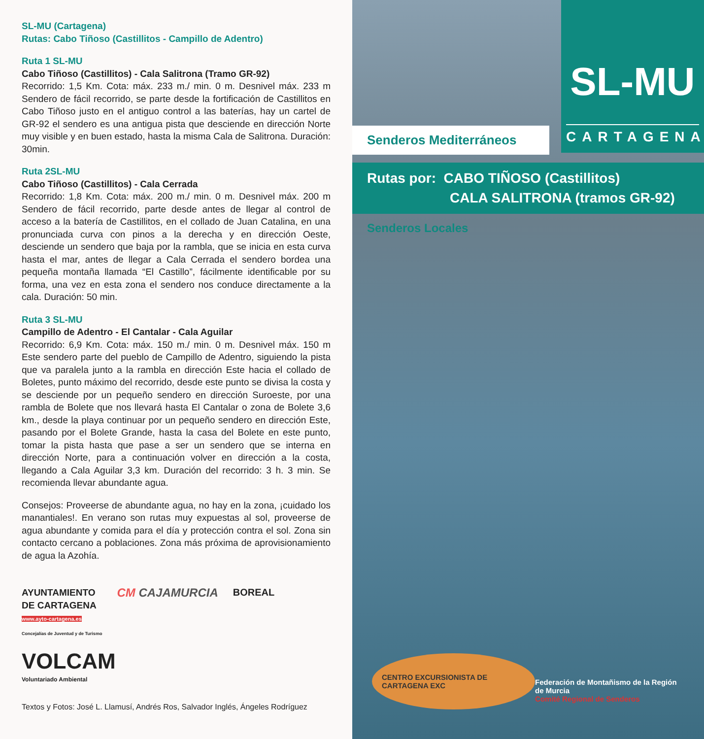SL-MU (Cartagena)
Rutas: Cabo Tiñoso (Castillitos - Campillo de Adentro)
Ruta 1 SL-MU
Cabo Tiñoso (Castillitos) - Cala Salitrona (Tramo GR-92)
Recorrido: 1,5 Km. Cota: máx. 233 m./ min. 0 m. Desnivel máx. 233 m Sendero de fácil recorrido, se parte desde la fortificación de Castillitos en Cabo Tiñoso justo en el antiguo control a las baterías, hay un cartel de GR-92 el sendero es una antigua pista que desciende en dirección Norte muy visible y en buen estado, hasta la misma Cala de Salitrona. Duración: 30min.
Ruta 2SL-MU
Cabo Tiñoso (Castillitos) - Cala Cerrada
Recorrido: 1,8 Km. Cota: máx. 200 m./ min. 0 m. Desnivel máx. 200 m Sendero de fácil recorrido, parte desde antes de llegar al control de acceso a la batería de Castillitos, en el collado de Juan Catalina, en una pronunciada curva con pinos a la derecha y en dirección Oeste, desciende un sendero que baja por la rambla, que se inicia en esta curva hasta el mar, antes de llegar a Cala Cerrada el sendero bordea una pequeña montaña llamada “El Castillo”, fácilmente identificable por su forma, una vez en esta zona el sendero nos conduce directamente a la cala. Duración: 50 min.
Ruta 3 SL-MU
Campillo de Adentro - El Cantalar - Cala Aguilar
Recorrido: 6,9 Km. Cota: máx. 150 m./ min. 0 m. Desnivel máx. 150 m Este sendero parte del pueblo de Campillo de Adentro, siguiendo la pista que va paralela junto a la rambla en dirección Este hacia el collado de Boletes, punto máximo del recorrido, desde este punto se divisa la costa y se desciende por un pequeño sendero en dirección Suroeste, por una rambla de Bolete que nos llevará hasta El Cantalar o zona de Bolete 3,6 km., desde la playa continuar por un pequeño sendero en dirección Este, pasando por el Bolete Grande, hasta la casa del Bolete en este punto, tomar la pista hasta que pase a ser un sendero que se interna en dirección Norte, para a continuación volver en dirección a la costa, llegando a Cala Aguilar 3,3 km. Duración del recorrido: 3 h. 3 min. Se recomienda llevar abundante agua.
Consejos: Proveerse de abundante agua, no hay en la zona, ¡cuidado los manantiales!. En verano son rutas muy expuestas al sol, proveerse de agua abundante y comida para el día y protección contra el sol. Zona sin contacto cercano a poblaciones. Zona más próxima de aprovisionamiento de agua la Azohía.
AYUNTAMIENTO
DE CARTAGENA
www.ayto-cartagena.es
Concejalías de Juventud y de Turismo
CM CAJAMURCIA
BOREAL
VOLCAM
Voluntariado Ambiental
Textos y Fotos: José L. Llamusí, Andrés Ros, Salvador Inglés, Ángeles Rodríguez
SL-MU
CARTAGENA
Senderos Mediterráneos
Rutas por: CABO TIÑOSO (Castillitos)
CALA SALITRONA (tramos GR-92)
Senderos Locales
CENTRO EXCURSIONISTA DE CARTAGENA EXC
Federación de Montañismo de la Región de Murcia
Comité Regional de Senderos